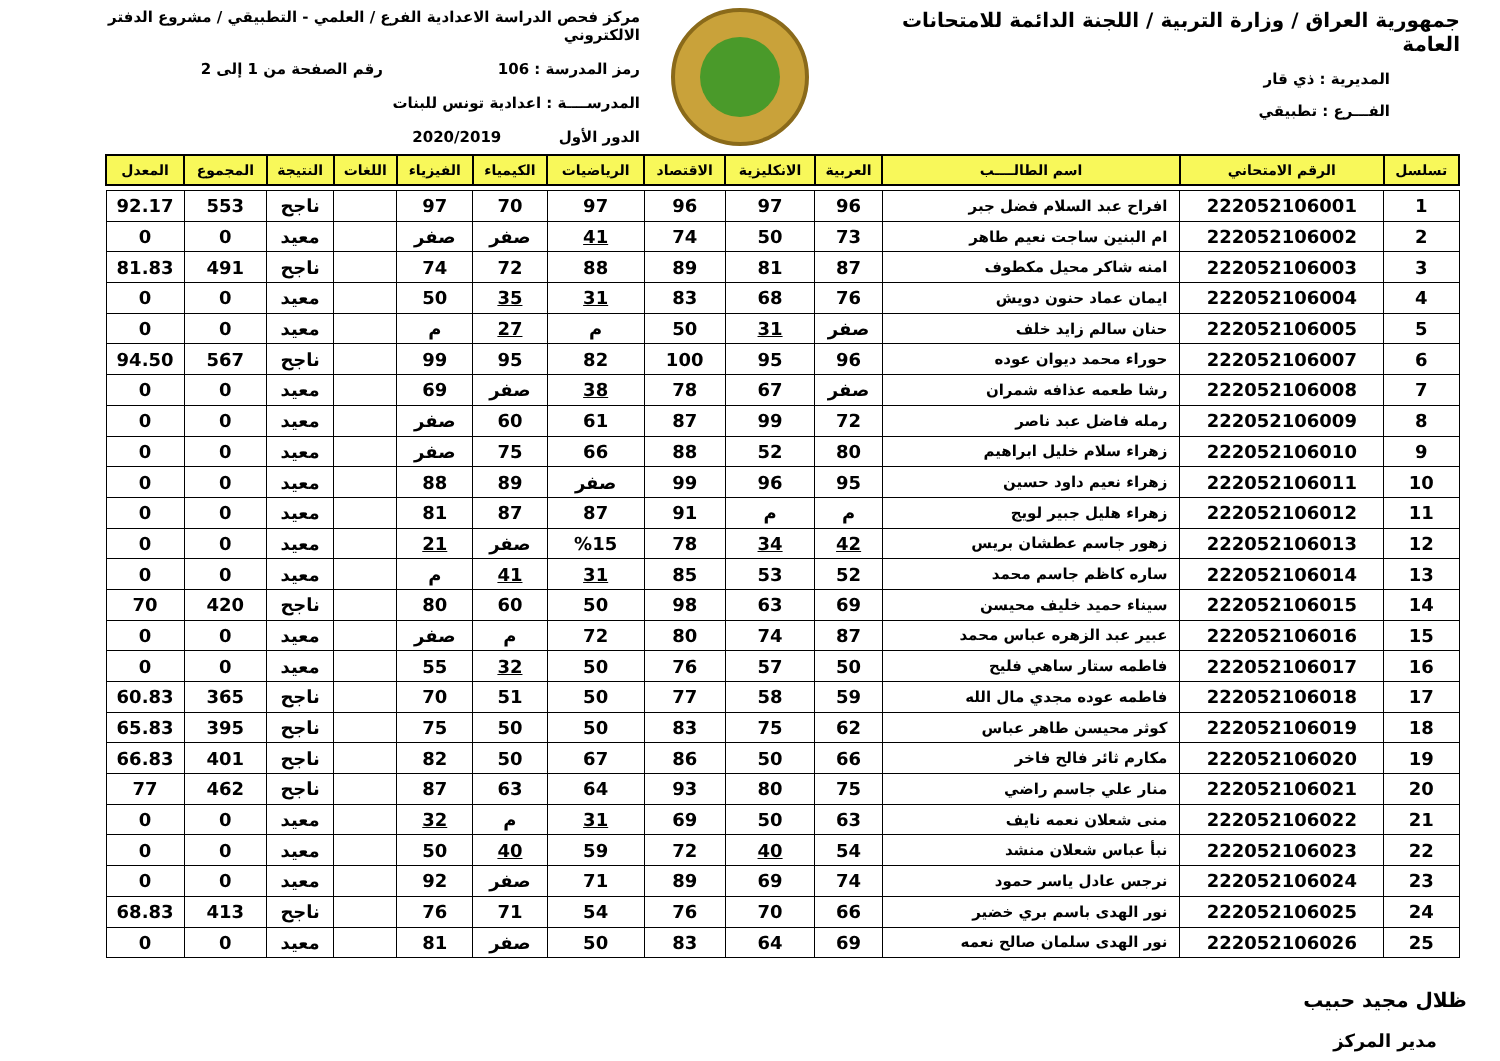جمهورية العراق / وزارة التربية / اللجنة الدائمة للامتحانات العامة
المديرية : ذي قار
الفـــرع : تطبيقي
مركز فحص الدراسة الاعدادية الفرع / العلمي - التطبيقي / مشروع الدفتر الالكتروني
رمز المدرسة : 106 رقم الصفحة من 1 إلى 2
المدرســــة : اعدادية تونس للبنات
الدور الأول 2020/2019
| تسلسل | الرقم الامتحاني | اسم الطالــــب | العربية | الانكليزية | الاقتصاد | الرياضيات | الكيمياء | الفيزياء | اللغات | النتيجة | المجموع | المعدل |
| --- | --- | --- | --- | --- | --- | --- | --- | --- | --- | --- | --- | --- |
| 1 | 222052106001 | افراح عبد السلام فضل جبر | 96 | 97 | 96 | 97 | 70 | 97 | | ناجح | 553 | 92.17 |
| 2 | 222052106002 | ام البنين ساجت نعيم طاهر | 73 | 50 | 74 | 41 | صفر | صفر | | معيد | 0 | 0 |
| 3 | 222052106003 | امنه شاكر محيل مكطوف | 87 | 81 | 89 | 88 | 72 | 74 | | ناجح | 491 | 81.83 |
| 4 | 222052106004 | ايمان عماد حنون دويش | 76 | 68 | 83 | 31 | 35 | 50 | | معيد | 0 | 0 |
| 5 | 222052106005 | حنان سالم زايد خلف | صفر | 31 | 50 | م | 27 | م | | معيد | 0 | 0 |
| 6 | 222052106007 | حوراء محمد ديوان عوده | 96 | 95 | 100 | 82 | 95 | 99 | | ناجح | 567 | 94.50 |
| 7 | 222052106008 | رشا طعمه عذافه شمران | صفر | 67 | 78 | 38 | صفر | 69 | | معيد | 0 | 0 |
| 8 | 222052106009 | رمله فاضل عبد ناصر | 72 | 99 | 87 | 61 | 60 | صفر | | معيد | 0 | 0 |
| 9 | 222052106010 | زهراء سلام خليل ابراهيم | 80 | 52 | 88 | 66 | 75 | صفر | | معيد | 0 | 0 |
| 10 | 222052106011 | زهراء نعيم داود حسين | 95 | 96 | 99 | صفر | 89 | 88 | | معيد | 0 | 0 |
| 11 | 222052106012 | زهراء هليل جبير لويج | م | م | 91 | 87 | 87 | 81 | | معيد | 0 | 0 |
| 12 | 222052106013 | زهور جاسم عطشان بريس | 42 | 34 | 78 | %15 | صفر | 21 | | معيد | 0 | 0 |
| 13 | 222052106014 | ساره كاظم جاسم محمد | 52 | 53 | 85 | 31 | 41 | م | | معيد | 0 | 0 |
| 14 | 222052106015 | سيناء حميد خليف محيسن | 69 | 63 | 98 | 50 | 60 | 80 | | ناجح | 420 | 70 |
| 15 | 222052106016 | عبير عبد الزهره عباس محمد | 87 | 74 | 80 | 72 | م | صفر | | معيد | 0 | 0 |
| 16 | 222052106017 | فاطمه ستار ساهي فليح | 50 | 57 | 76 | 50 | 32 | 55 | | معيد | 0 | 0 |
| 17 | 222052106018 | فاطمه عوده مجدي مال الله | 59 | 58 | 77 | 50 | 51 | 70 | | ناجح | 365 | 60.83 |
| 18 | 222052106019 | كوثر محيسن طاهر عباس | 62 | 75 | 83 | 50 | 50 | 75 | | ناجح | 395 | 65.83 |
| 19 | 222052106020 | مكارم ثائر فالح فاخر | 66 | 50 | 86 | 67 | 50 | 82 | | ناجح | 401 | 66.83 |
| 20 | 222052106021 | منار علي جاسم راضي | 75 | 80 | 93 | 64 | 63 | 87 | | ناجح | 462 | 77 |
| 21 | 222052106022 | منى شعلان نعمه نايف | 63 | 50 | 69 | 31 | م | 32 | | معيد | 0 | 0 |
| 22 | 222052106023 | نبأ عباس شعلان منشد | 54 | 40 | 72 | 59 | 40 | 50 | | معيد | 0 | 0 |
| 23 | 222052106024 | نرجس عادل ياسر حمود | 74 | 69 | 89 | 71 | صفر | 92 | | معيد | 0 | 0 |
| 24 | 222052106025 | نور الهدى باسم بري خضير | 66 | 70 | 76 | 54 | 71 | 76 | | ناجح | 413 | 68.83 |
| 25 | 222052106026 | نور الهدى سلمان صالح نعمه | 69 | 64 | 83 | 50 | صفر | 81 | | معيد | 0 | 0 |
ظلال مجيد حبيب
مدير المركز